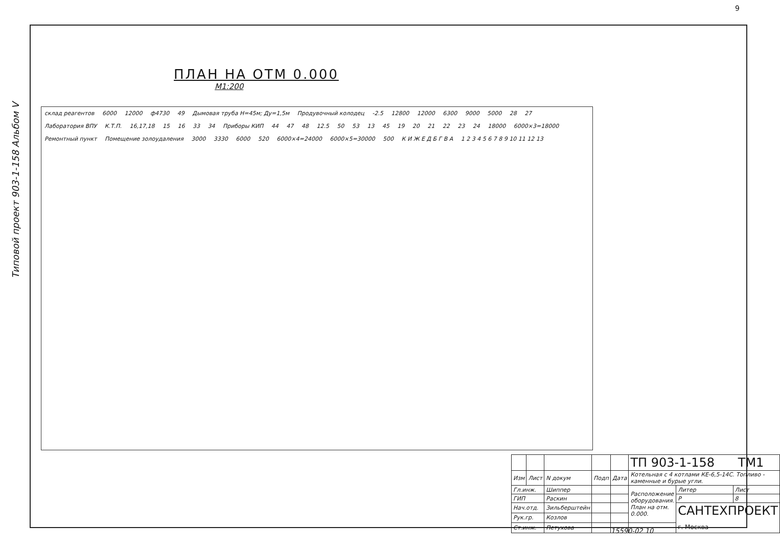9
Типовой проект 903-1-158 Альбом V
ПЛАН НА ОТМ 0.000
М1:200
склад реагентов 6000 12000 ф4730 49 Дымовая труба Н=45м; Ду=1,5м Продувочный колодец -2.5 12800 12000 6300 9000 5000 28 27 Лаборатория ВПУ К.Т.П. 16,17,18 15 16 33 34 Приборы КИП 44 47 48 12.5 50 53 13 45 19 20 21 22 23 24 18000 6000×3=18000 Ремонтный пункт Помещение золоудаления 3000 3330 6000 520 6000×4=24000 6000×5=30000 500 К И Ж Е Д Б Г В А 1 2 3 4 5 6 7 8 9 10 11 12 13
| | | | | | ТП 903-1-158 ТМ1 | | |
| Изм | Лист | N докум | Подп | Дата | Котельная с 4 котлами КЕ-6,5-14С. Топливо - каменные и бурые угли. | | |
| Гл.инж. | | Шиппер | | | Расположение оборудования. План на отм. 0.000. | Литер | Лист |
| ГИП | | Раскин | | | | Р | 8 |
| Нач.отд. | | Зильберштейн | | | | САНТЕХПРОЕКТ г. Москва | |
| Рук.гр. | | Козлов | | | | | |
| Ст.инж. | | Петухова | | | | | |
15590-02 10